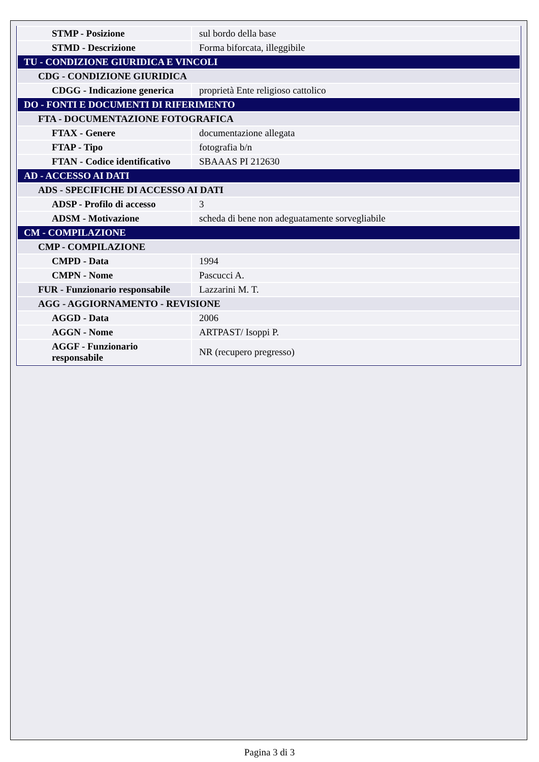| STMP - Posizione | sul bordo della base |
| STMD - Descrizione | Forma biforcata, illeggibile |
| TU - CONDIZIONE GIURIDICA E VINCOLI | |
| CDG - CONDIZIONE GIURIDICA | |
| CDGG - Indicazione generica | proprietà Ente religioso cattolico |
| DO - FONTI E DOCUMENTI DI RIFERIMENTO | |
| FTA - DOCUMENTAZIONE FOTOGRAFICA | |
| FTAX - Genere | documentazione allegata |
| FTAP - Tipo | fotografia b/n |
| FTAN - Codice identificativo | SBAAAS PI 212630 |
| AD - ACCESSO AI DATI | |
| ADS - SPECIFICHE DI ACCESSO AI DATI | |
| ADSP - Profilo di accesso | 3 |
| ADSM - Motivazione | scheda di bene non adeguatamente sorvegliabile |
| CM - COMPILAZIONE | |
| CMP - COMPILAZIONE | |
| CMPD - Data | 1994 |
| CMPN - Nome | Pascucci A. |
| FUR - Funzionario responsabile | Lazzarini M. T. |
| AGG - AGGIORNAMENTO - REVISIONE | |
| AGGD - Data | 2006 |
| AGGN - Nome | ARTPAST/ Isoppi P. |
| AGGF - Funzionario responsabile | NR (recupero pregresso) |
Pagina 3 di 3